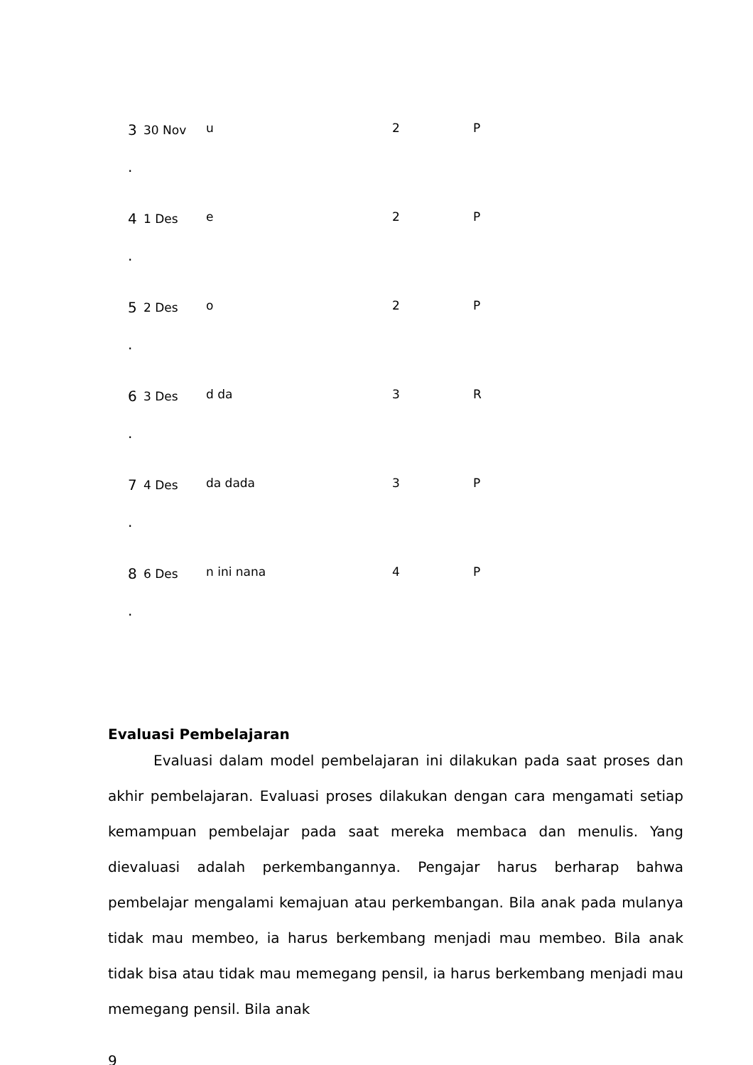| 3 . | 30 Nov | u | 2 | P |
| 4 . | 1 Des | e | 2 | P |
| 5 . | 2 Des | o | 2 | P |
| 6 . | 3 Des | d da | 3 | R |
| 7 . | 4 Des | da dada | 3 | P |
| 8 . | 6 Des | n ini nana | 4 | P |
Evaluasi Pembelajaran
Evaluasi dalam model pembelajaran ini dilakukan pada saat proses dan akhir pembelajaran. Evaluasi proses dilakukan dengan cara mengamati setiap kemampuan pembelajar pada saat mereka membaca dan menulis. Yang dievaluasi adalah perkembangannya. Pengajar harus berharap bahwa pembelajar mengalami kemajuan atau perkembangan. Bila anak pada mulanya tidak mau membeo, ia harus berkembang menjadi mau membeo. Bila anak tidak bisa atau tidak mau memegang pensil, ia harus berkembang menjadi mau memegang pensil. Bila anak
9